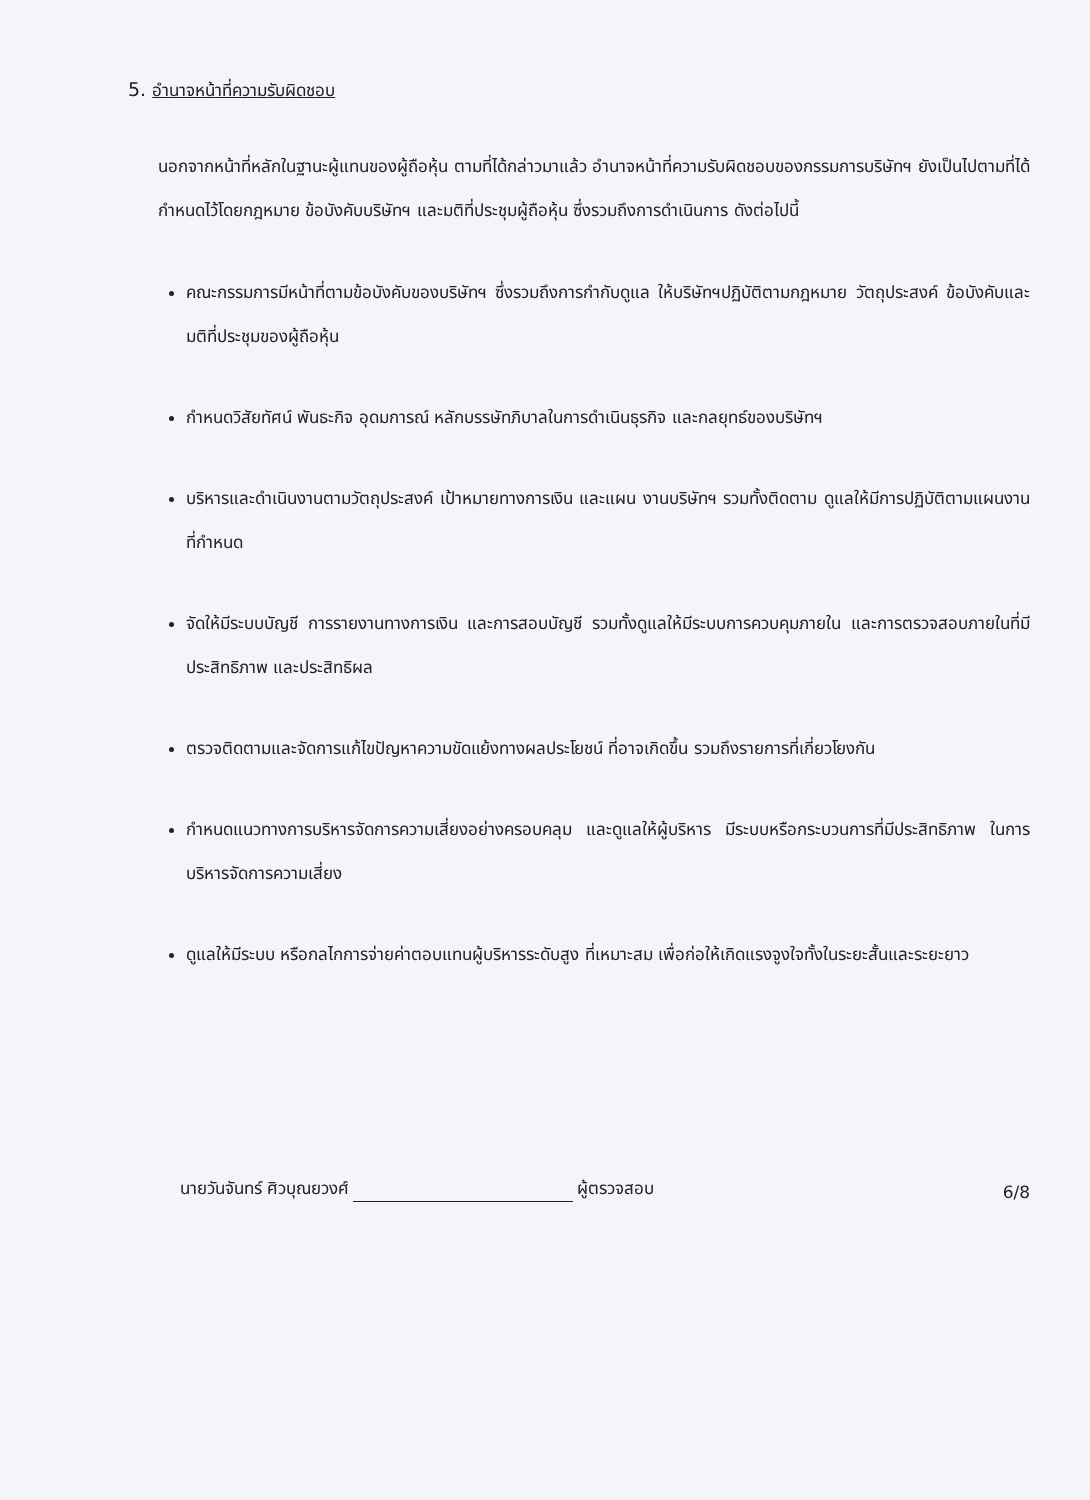5. อำนาจหน้าที่ความรับผิดชอบ
นอกจากหน้าที่หลักในฐานะผู้แทนของผู้ถือหุ้น ตามที่ได้กล่าวมาแล้ว อำนาจหน้าที่ความรับผิดชอบของกรรมการบริษัทฯ ยังเป็นไปตามที่ได้กำหนดไว้โดยกฎหมาย ข้อบังคับบริษัทฯ และมติที่ประชุมผู้ถือหุ้น ซึ่งรวมถึงการดำเนินการ ดังต่อไปนี้
คณะกรรมการมีหน้าที่ตามข้อบังคับของบริษัทฯ ซึ่งรวมถึงการกำกับดูแล ให้บริษัทฯปฏิบัติตามกฎหมาย วัตถุประสงค์ ข้อบังคับและมติที่ประชุมของผู้ถือหุ้น
กำหนดวิสัยทัศน์ พันธะกิจ อุดมการณ์ หลักบรรษัทภิบาลในการดำเนินธุรกิจ และกลยุทธ์ของบริษัทฯ
บริหารและดำเนินงานตามวัตถุประสงค์ เป้าหมายทางการเงิน และแผน งานบริษัทฯ รวมทั้งติดตาม ดูแลให้มีการปฏิบัติตามแผนงานที่กำหนด
จัดให้มีระบบบัญชี การรายงานทางการเงิน และการสอบบัญชี รวมทั้งดูแลให้มีระบบการควบคุมภายใน และการตรวจสอบภายในที่มีประสิทธิภาพ และประสิทธิผล
ตรวจติดตามและจัดการแก้ไขปัญหาความขัดแย้งทางผลประโยชน์ ที่อาจเกิดขึ้น รวมถึงรายการที่เกี่ยวโยงกัน
กำหนดแนวทางการบริหารจัดการความเสี่ยงอย่างครอบคลุม และดูแลให้ผู้บริหาร มีระบบหรือกระบวนการที่มีประสิทธิภาพ ในการบริหารจัดการความเสี่ยง
ดูแลให้มีระบบ หรือกลไกการจ่ายค่าตอบแทนผู้บริหารระดับสูง ที่เหมาะสม เพื่อก่อให้เกิดแรงจูงใจทั้งในระยะสั้นและระยะยาว
นายวันจันทร์ ศิวบุณยวงศ์ ผู้ตรวจสอบ 6/8